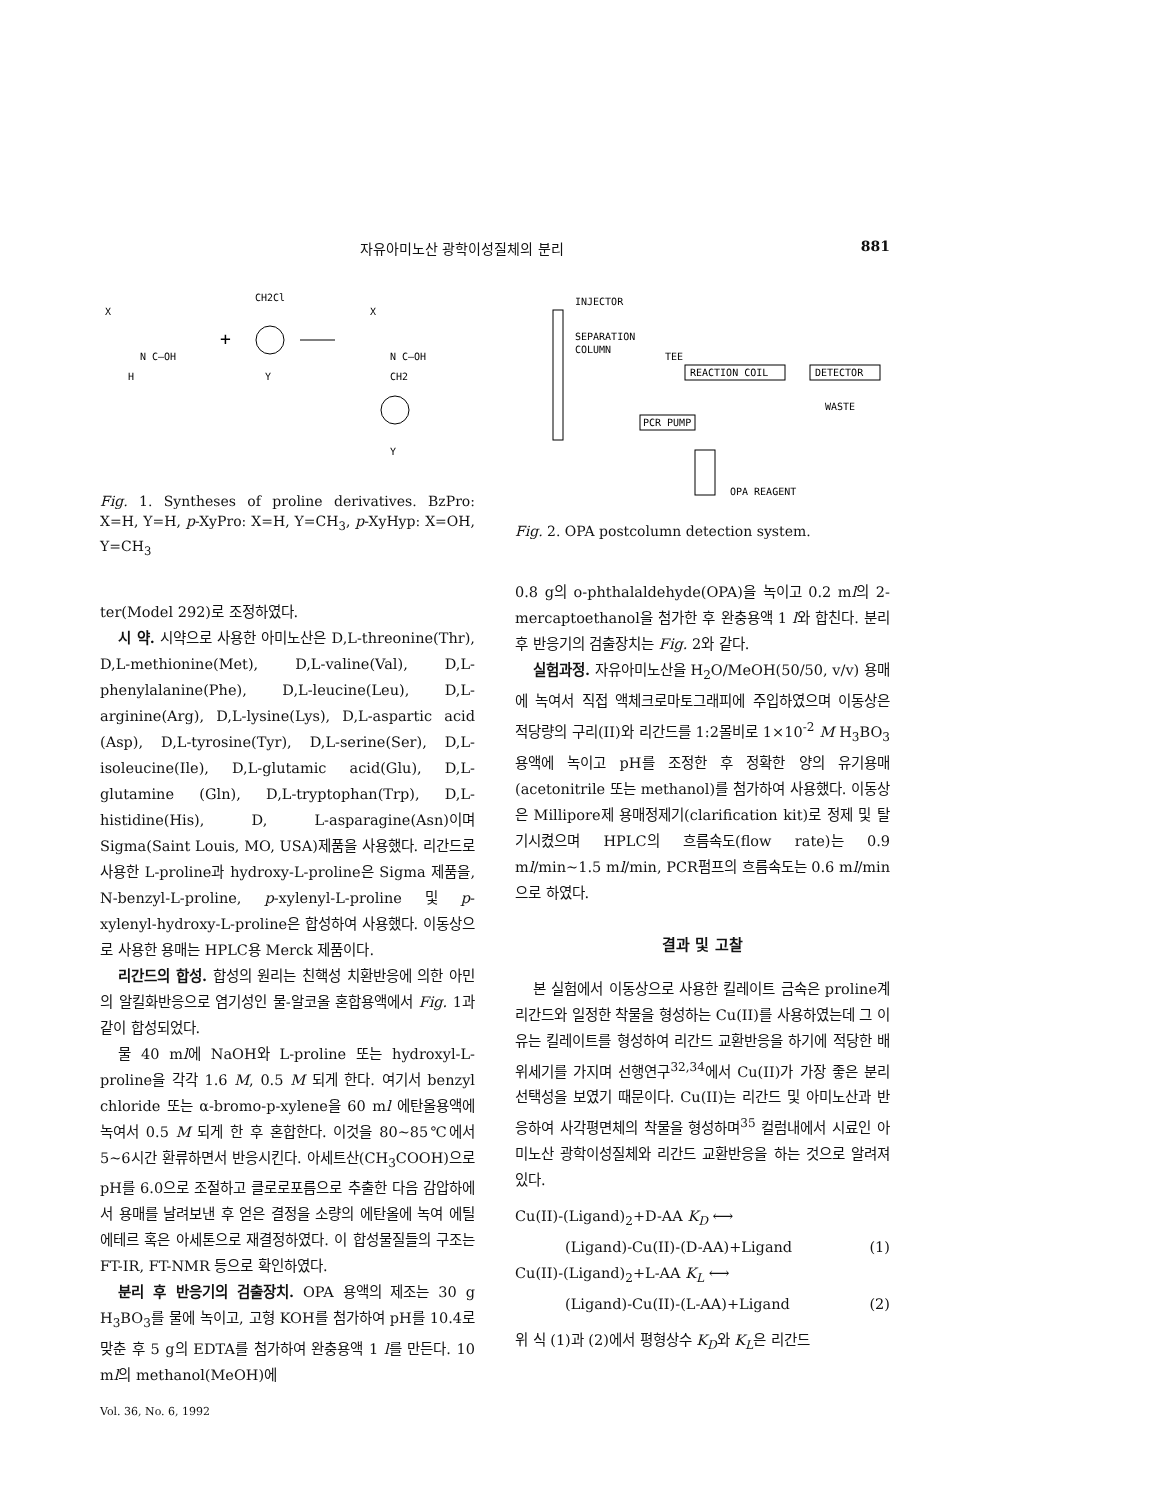자유아미노산 광학이성질체의 분리 881
CH2Cl
X
N C—OH
H
+
Y
X
N C—OH
CH2
Y
Fig. 1. Syntheses of proline derivatives. BzPro: X=H, Y=H, p-XyPro: X=H, Y=CH<sub>3</sub>, p-XyHyp: X=OH, Y=CH<sub>3</sub>
ter(Model 292)로 조정하였다.
시 약. 시약으로 사용한 아미노산은 D,L-threonine(Thr), D,L-methionine(Met), D,L-valine(Val), D,L-phenylalanine(Phe), D,L-leucine(Leu), D,L-arginine(Arg), D,L-lysine(Lys), D,L-aspartic acid (Asp), D,L-tyrosine(Tyr), D,L-serine(Ser), D,L-isoleucine(Ile), D,L-glutamic acid(Glu), D,L-glutamine (Gln), D,L-tryptophan(Trp), D,L-histidine(His), D, L-asparagine(Asn)이며 Sigma(Saint Louis, MO, USA)제품을 사용했다. 리간드로 사용한 L-proline과 hydroxy-L-proline은 Sigma 제품을, N-benzyl-L-proline, p-xylenyl-L-proline 및 p-xylenyl-hydroxy-L-proline은 합성하여 사용했다. 이동상으로 사용한 용매는 HPLC용 Merck 제품이다.
리간드의 합성. 합성의 원리는 친핵성 치환반응에 의한 아민의 알킬화반응으로 염기성인 물-알코올 혼합용액에서 Fig. 1과 같이 합성되었다.
물 40 ml에 NaOH와 L-proline 또는 hydroxyl-L-proline을 각각 1.6 M, 0.5 M 되게 한다. 여기서 benzyl chloride 또는 α-bromo-p-xylene을 60 ml 에탄올용액에 녹여서 0.5 M 되게 한 후 혼합한다. 이것을 80~85℃에서 5~6시간 환류하면서 반응시킨다. 아세트산(CH<sub>3</sub>COOH)으로 pH를 6.0으로 조절하고 클로로포름으로 추출한 다음 감압하에서 용매를 날려보낸 후 얻은 결정을 소량의 에탄올에 녹여 에틸에테르 혹은 아세톤으로 재결정하였다. 이 합성물질들의 구조는 FT-IR, FT-NMR 등으로 확인하였다.
분리 후 반응기의 검출장치. OPA 용액의 제조는 30 g H<sub>3</sub>BO<sub>3</sub>를 물에 녹이고, 고형 KOH를 첨가하여 pH를 10.4로 맞춘 후 5 g의 EDTA를 첨가하여 완충용액 1 l를 만든다. 10 ml의 methanol(MeOH)에
INJECTOR
SEPARATION
COLUMN
TEE
REACTION COIL
DETECTOR
WASTE
PCR PUMP
OPA REAGENT
Fig. 2. OPA postcolumn detection system.
0.8 g의 o-phthalaldehyde(OPA)을 녹이고 0.2 ml의 2-mercaptoethanol을 첨가한 후 완충용액 1 l와 합친다. 분리 후 반응기의 검출장치는 Fig. 2와 같다.
실험과정. 자유아미노산을 H<sub>2</sub>O/MeOH(50/50, v/v) 용매에 녹여서 직접 액체크로마토그래피에 주입하였으며 이동상은 적당량의 구리(II)와 리간드를 1:2몰비로 1×10<sup>-2</sup> M H<sub>3</sub>BO<sub>3</sub> 용액에 녹이고 pH를 조정한 후 정확한 양의 유기용매(acetonitrile 또는 methanol)를 첨가하여 사용했다. 이동상은 Millipore제 용매정제기(clarification kit)로 정제 및 탈기시켰으며 HPLC의 흐름속도(flow rate)는 0.9 ml/min~1.5 ml/min, PCR펌프의 흐름속도는 0.6 ml/min으로 하였다.
결과 및 고찰
본 실험에서 이동상으로 사용한 킬레이트 금속은 proline계 리간드와 일정한 착물을 형성하는 Cu(II)를 사용하였는데 그 이유는 킬레이트를 형성하여 리간드 교환반응을 하기에 적당한 배위세기를 가지며 선행연구<sup>32,34</sup>에서 Cu(II)가 가장 좋은 분리선택성을 보였기 때문이다. Cu(II)는 리간드 및 아미노산과 반응하여 사각평면체의 착물을 형성하며<sup>35</sup> 컬럼내에서 시료인 아미노산 광학이성질체와 리간드 교환반응을 하는 것으로 알려져 있다.
Cu(II)-(Ligand)<sub>2</sub>+D-AA K<sub>D</sub> ⟷
(Ligand)-Cu(II)-(D-AA)+Ligand (1)
Cu(II)-(Ligand)<sub>2</sub>+L-AA K<sub>L</sub> ⟷
(Ligand)-Cu(II)-(L-AA)+Ligand (2)
위 식 (1)과 (2)에서 평형상수 K<sub>D</sub>와 K<sub>L</sub>은 리간드
Vol. 36, No. 6, 1992